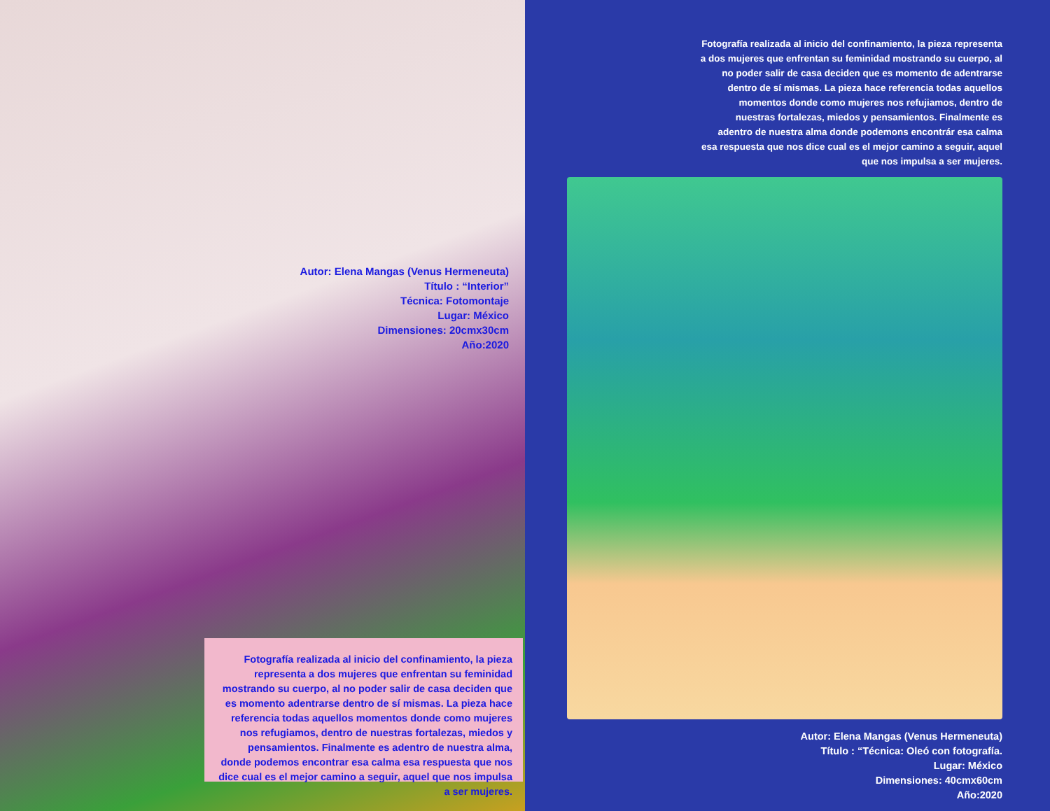Autor: Elena Mangas (Venus Hermeneuta)
Título : “Interior”
Técnica: Fotomontaje
Lugar: México
Dimensiones: 20cmx30cm
Año:2020
Fotografía realizada al inicio del confinamiento, la pieza representa a dos mujeres que enfrentan su feminidad mostrando su cuerpo, al no poder salir de casa deciden que es momento adentrarse dentro de sí mismas. La pieza hace referencia todas aquellos momentos donde como mujeres nos refugiamos, dentro de nuestras fortalezas, miedos y pensamientos. Finalmente es adentro de nuestra alma, donde podemos encontrar esa calma esa respuesta que nos dice cual es el mejor camino a seguir, aquel que nos impulsa a ser mujeres.
Fotografía realizada al inicio del confinamiento, la pieza representa a dos mujeres que enfrentan su feminidad mostrando su cuerpo, al no poder salir de casa deciden que es momento de adentrarse dentro de sí mismas. La pieza hace referencia todas aquellos momentos donde como mujeres nos refujiamos, dentro de nuestras fortalezas, miedos y pensamientos. Finalmente es adentro de nuestra alma donde podemons encontrár esa calma esa respuesta que nos dice cual es el mejor camino a seguir, aquel que nos impulsa a ser mujeres.
Autor: Elena Mangas (Venus Hermeneuta)
Título : “Técnica: Oleó con fotografía.
Lugar: México
Dimensiones: 40cmx60cm
Año:2020